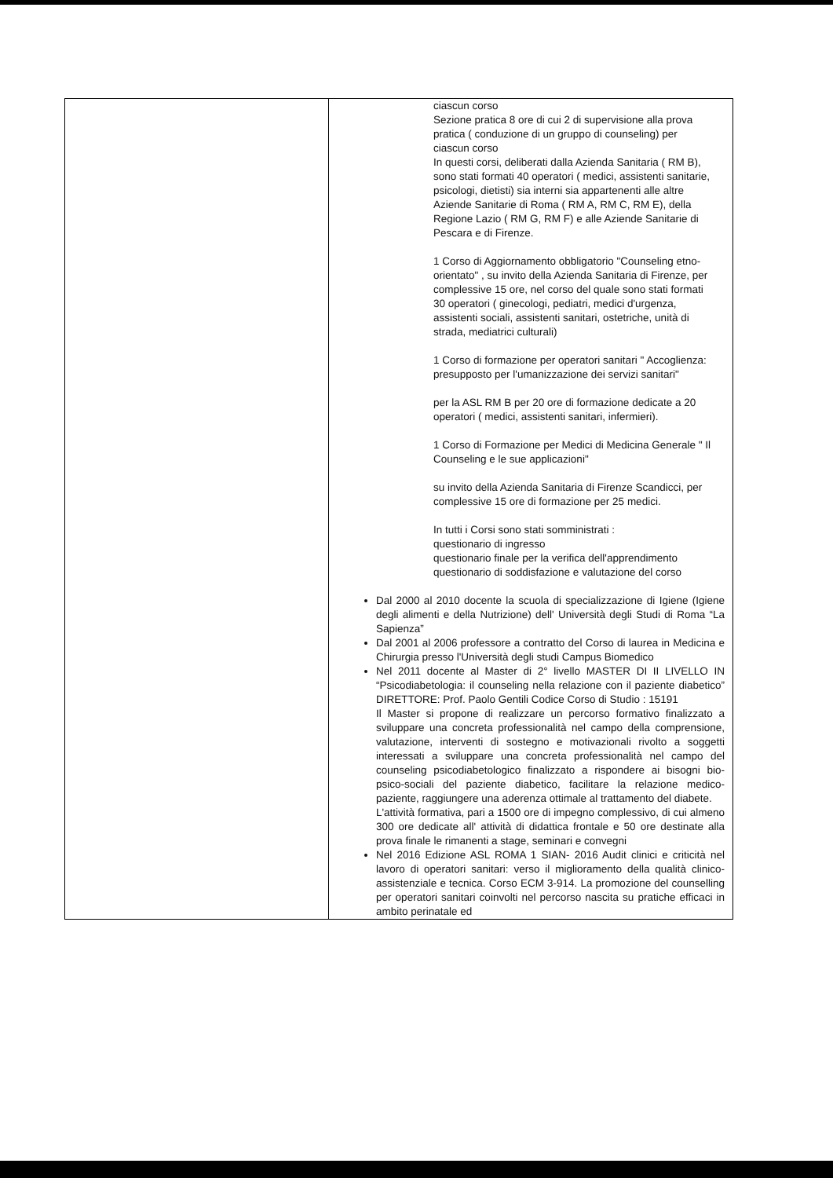| | ciascun corso Sezione pratica 8 ore di cui 2 di supervisione alla prova pratica ( conduzione di un gruppo di counseling) per ciascun corso In questi corsi, deliberati dalla Azienda Sanitaria ( RM B), sono stati formati 40 operatori ( medici, assistenti sanitarie, psicologi, dietisti) sia interni sia appartenenti alle altre Aziende Sanitarie di Roma ( RM A, RM C, RM E), della Regione Lazio ( RM G, RM F) e alle Aziende Sanitarie di Pescara e di Firenze. 1 Corso di Aggiornamento obbligatorio "Counseling etno-orientato" , su invito della Azienda Sanitaria di Firenze, per complessive 15 ore, nel corso del quale sono stati formati 30 operatori ( ginecologi, pediatri, medici d'urgenza, assistenti sociali, assistenti sanitari, ostetriche, unità di strada, mediatrici culturali) 1 Corso di formazione per operatori sanitari " Accoglienza: presupposto per l'umanizzazione dei servizi sanitari" per la ASL RM B per 20 ore di formazione dedicate a 20 operatori ( medici, assistenti sanitari, infermieri). 1 Corso di Formazione per Medici di Medicina Generale " Il Counseling e le sue applicazioni" su invito della Azienda Sanitaria di Firenze Scandicci, per complessive 15 ore di formazione per 25 medici. In tutti i Corsi sono stati somministrati : questionario di ingresso questionario finale per la verifica dell'apprendimento questionario di soddisfazione e valutazione del corso Dal 2000 al 2010 docente la scuola di specializzazione di Igiene (Igiene degli alimenti e della Nutrizione) dell' Università degli Studi di Roma “La Sapienza” Dal 2001 al 2006 professore a contratto del Corso di laurea in Medicina e Chirurgia presso l'Università degli studi Campus Biomedico Nel 2011 docente al Master di 2° livello MASTER DI II LIVELLO IN “Psicodiabetologia: il counseling nella relazione con il paziente diabetico” DIRETTORE: Prof. Paolo Gentili Codice Corso di Studio : 15191 Il Master si propone di realizzare un percorso formativo finalizzato a sviluppare una concreta professionalità nel campo della comprensione, valutazione, interventi di sostegno e motivazionali rivolto a soggetti interessati a sviluppare una concreta professionalità nel campo del counseling psicodiabetologico finalizzato a rispondere ai bisogni bio-psico-sociali del paziente diabetico, facilitare la relazione medico-paziente, raggiungere una aderenza ottimale al trattamento del diabete. L'attività formativa, pari a 1500 ore di impegno complessivo, di cui almeno 300 ore dedicate all' attività di didattica frontale e 50 ore destinate alla prova finale le rimanenti a stage, seminari e convegni Nel 2016 Edizione ASL ROMA 1 SIAN- 2016 Audit clinici e criticità nel lavoro di operatori sanitari: verso il miglioramento della qualità clinico-assistenziale e tecnica. Corso ECM 3-914. La promozione del counselling per operatori sanitari coinvolti nel percorso nascita su pratiche efficaci in ambito perinatale ed |